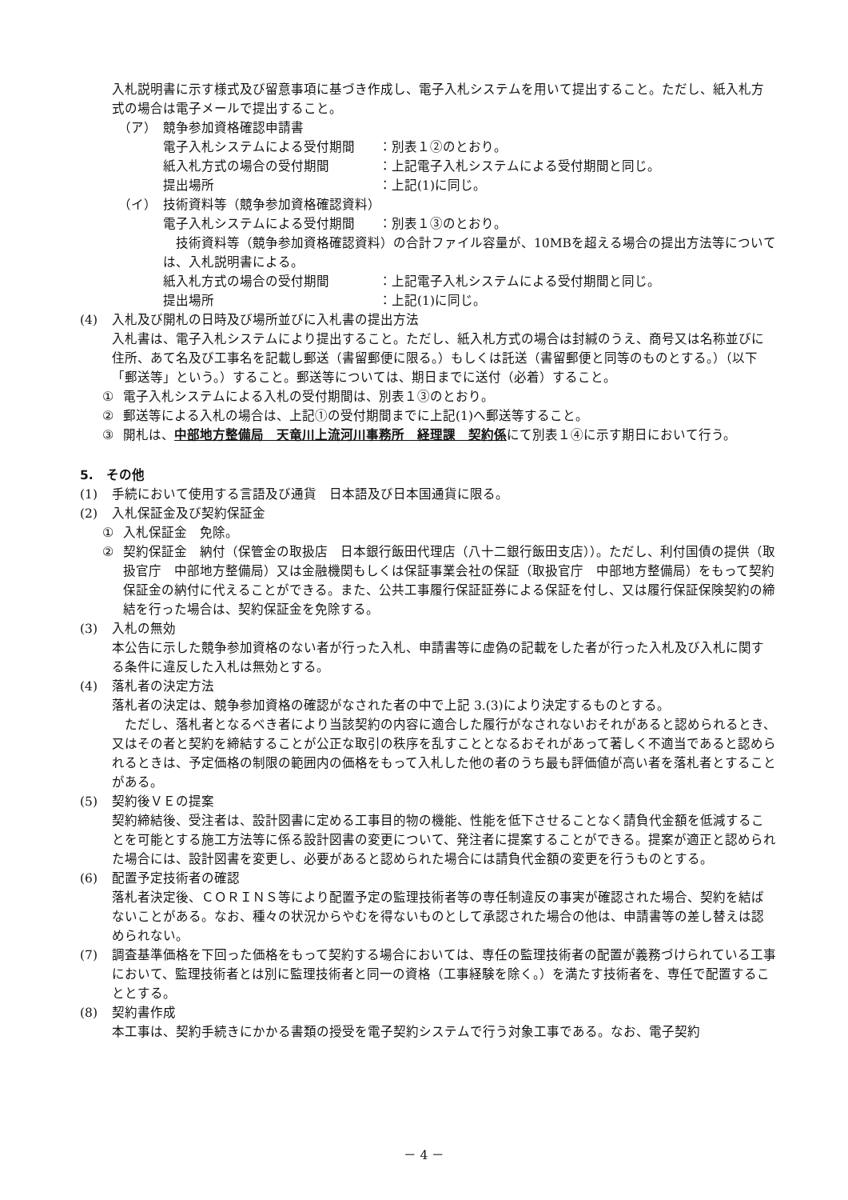入札説明書に示す様式及び留意事項に基づき作成し、電子入札システムを用いて提出すること。ただし、紙入札方式の場合は電子メールで提出すること。
（ア）　競争参加資格確認申請書
電子入札システムによる受付期間 ：別表１②のとおり。
紙入札方式の場合の受付期間 ：上記電子入札システムによる受付期間と同じ。
提出場所 ：上記(1)に同じ。
（イ）　技術資料等（競争参加資格確認資料）
電子入札システムによる受付期間 ：別表１③のとおり。
　技術資料等（競争参加資格確認資料）の合計ファイル容量が、10MBを超える場合の提出方法等については、入札説明書による。
紙入札方式の場合の受付期間 ：上記電子入札システムによる受付期間と同じ。
提出場所 ：上記(1)に同じ。
(4) 入札及び開札の日時及び場所並びに入札書の提出方法
入札書は、電子入札システムにより提出すること。ただし、紙入札方式の場合は封緘のうえ、商号又は名称並びに住所、あて名及び工事名を記載し郵送（書留郵便に限る。）もしくは託送（書留郵便と同等のものとする。）（以下「郵送等」という。）すること。郵送等については、期日までに送付（必着）すること。
① 電子入札システムによる入札の受付期間は、別表１③のとおり。
② 郵送等による入札の場合は、上記①の受付期間までに上記(1)へ郵送等すること。
③ 開札は、中部地方整備局　天竜川上流河川事務所　経理課　契約係にて別表１④に示す期日において行う。
5.　その他
(1) 手続において使用する言語及び通貨　日本語及び日本国通貨に限る。
(2) 入札保証金及び契約保証金
① 入札保証金　免除。
② 契約保証金　納付（保管金の取扱店　日本銀行飯田代理店（八十二銀行飯田支店））。ただし、利付国債の提供（取扱官庁　中部地方整備局）又は金融機関もしくは保証事業会社の保証（取扱官庁　中部地方整備局）をもって契約保証金の納付に代えることができる。また、公共工事履行保証証券による保証を付し、又は履行保証保険契約の締結を行った場合は、契約保証金を免除する。
(3) 入札の無効
本公告に示した競争参加資格のない者が行った入札、申請書等に虚偽の記載をした者が行った入札及び入札に関する条件に違反した入札は無効とする。
(4) 落札者の決定方法
落札者の決定は、競争参加資格の確認がなされた者の中で上記 3.(3)により決定するものとする。
　ただし、落札者となるべき者により当該契約の内容に適合した履行がなされないおそれがあると認められるとき、又はその者と契約を締結することが公正な取引の秩序を乱すこととなるおそれがあって著しく不適当であると認められるときは、予定価格の制限の範囲内の価格をもって入札した他の者のうち最も評価値が高い者を落札者とすることがある。
(5) 契約後ＶＥの提案
契約締結後、受注者は、設計図書に定める工事目的物の機能、性能を低下させることなく請負代金額を低減することを可能とする施工方法等に係る設計図書の変更について、発注者に提案することができる。提案が適正と認められた場合には、設計図書を変更し、必要があると認められた場合には請負代金額の変更を行うものとする。
(6) 配置予定技術者の確認
落札者決定後、ＣＯＲＩＮＳ等により配置予定の監理技術者等の専任制違反の事実が確認された場合、契約を結ばないことがある。なお、種々の状況からやむを得ないものとして承認された場合の他は、申請書等の差し替えは認められない。
(7) 調査基準価格を下回った価格をもって契約する場合においては、専任の監理技術者の配置が義務づけられている工事において、監理技術者とは別に監理技術者と同一の資格（工事経験を除く。）を満たす技術者を、専任で配置することとする。
(8) 契約書作成
本工事は、契約手続きにかかる書類の授受を電子契約システムで行う対象工事である。なお、電子契約
－ 4 －